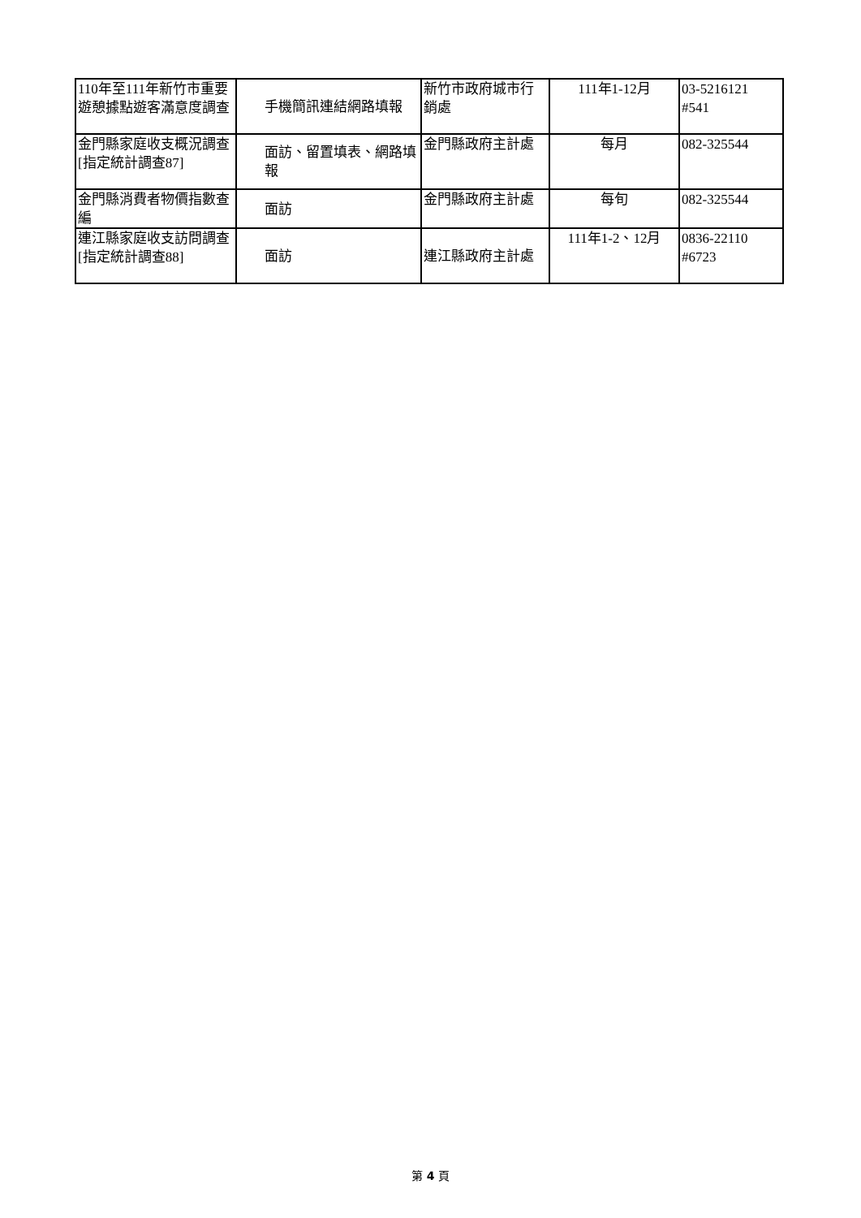| 110年至111年新竹市重要遊憩據點遊客滿意度調查 | 手機簡訊連結網路填報 | 新竹市政府城市行銷處 | 111年1-12月 | 03-5216121 #541 |
| 金門縣家庭收支概況調查 [指定統計調查87] | 面訪、留置填表、網路填報 | 金門縣政府主計處 | 每月 | 082-325544 |
| 金門縣消費者物價指數查編 | 面訪 | 金門縣政府主計處 | 每旬 | 082-325544 |
| 連江縣家庭收支訪問調查 [指定統計調查88] | 面訪 | 連江縣政府主計處 | 111年1-2、12月 | 0836-22110 #6723 |
第 4 頁